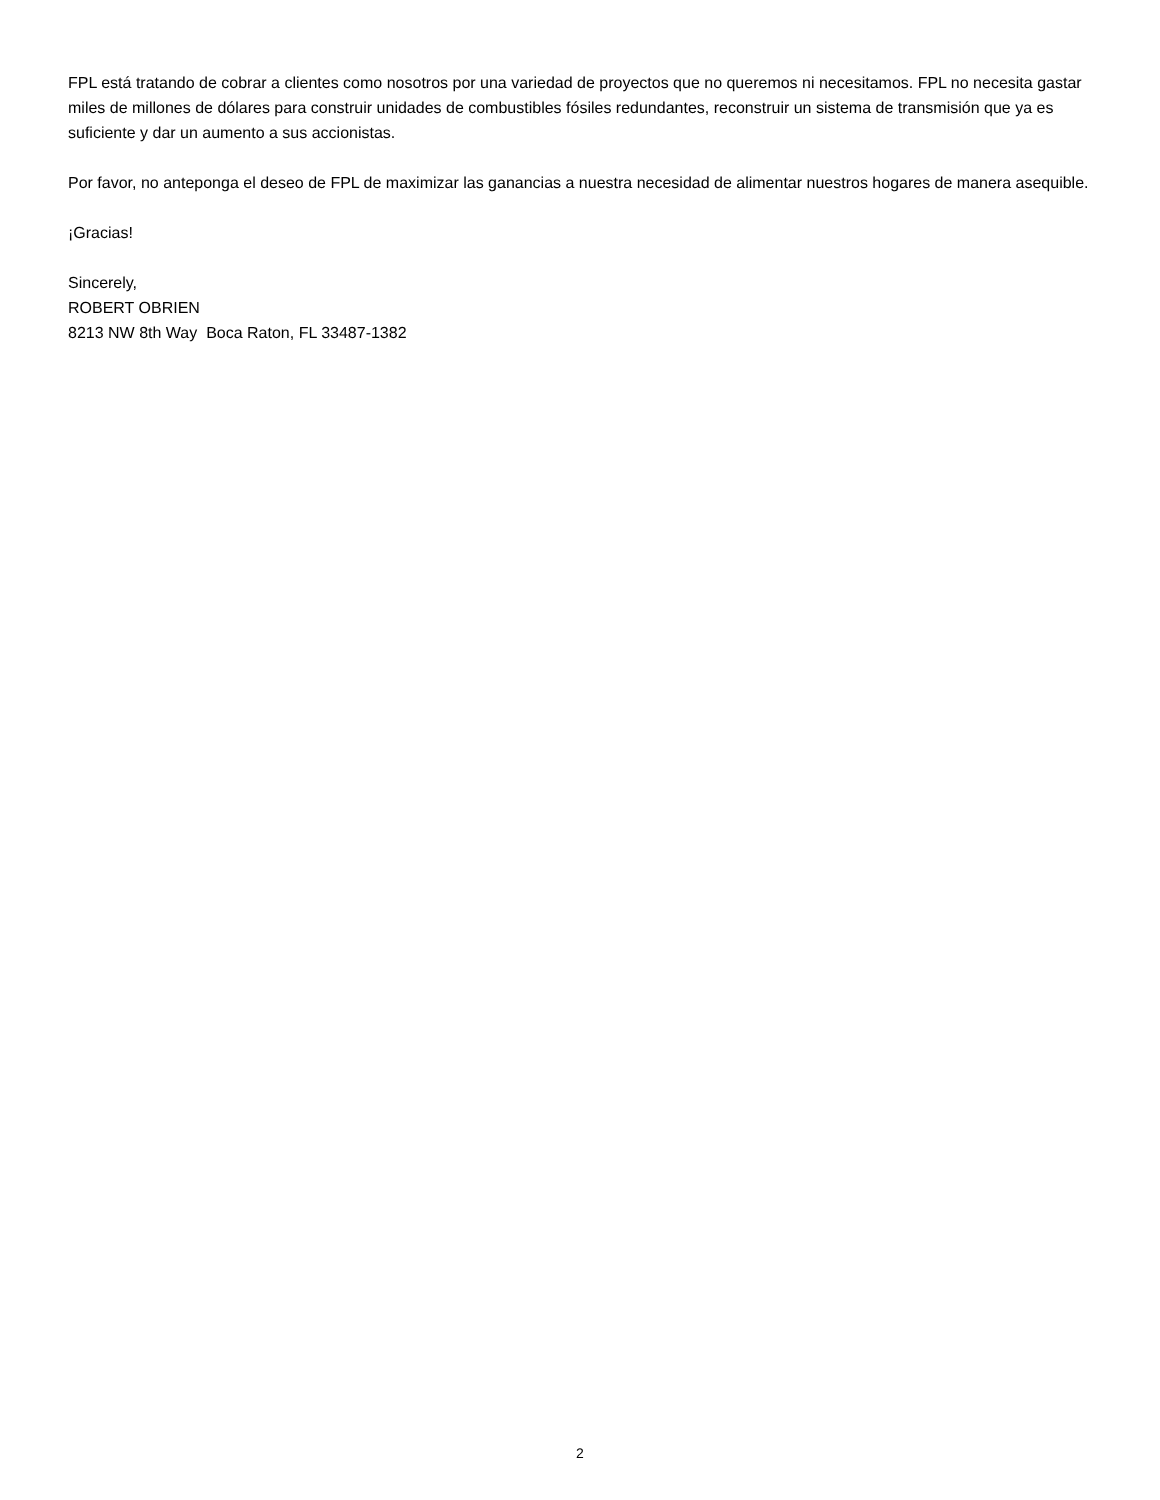FPL está tratando de cobrar a clientes como nosotros por una variedad de proyectos que no queremos ni necesitamos. FPL no necesita gastar miles de millones de dólares para construir unidades de combustibles fósiles redundantes, reconstruir un sistema de transmisión que ya es suficiente y dar un aumento a sus accionistas.
Por favor, no anteponga el deseo de FPL de maximizar las ganancias a nuestra necesidad de alimentar nuestros hogares de manera asequible.
¡Gracias!
Sincerely,
ROBERT OBRIEN
8213 NW 8th Way Boca Raton, FL 33487-1382
2